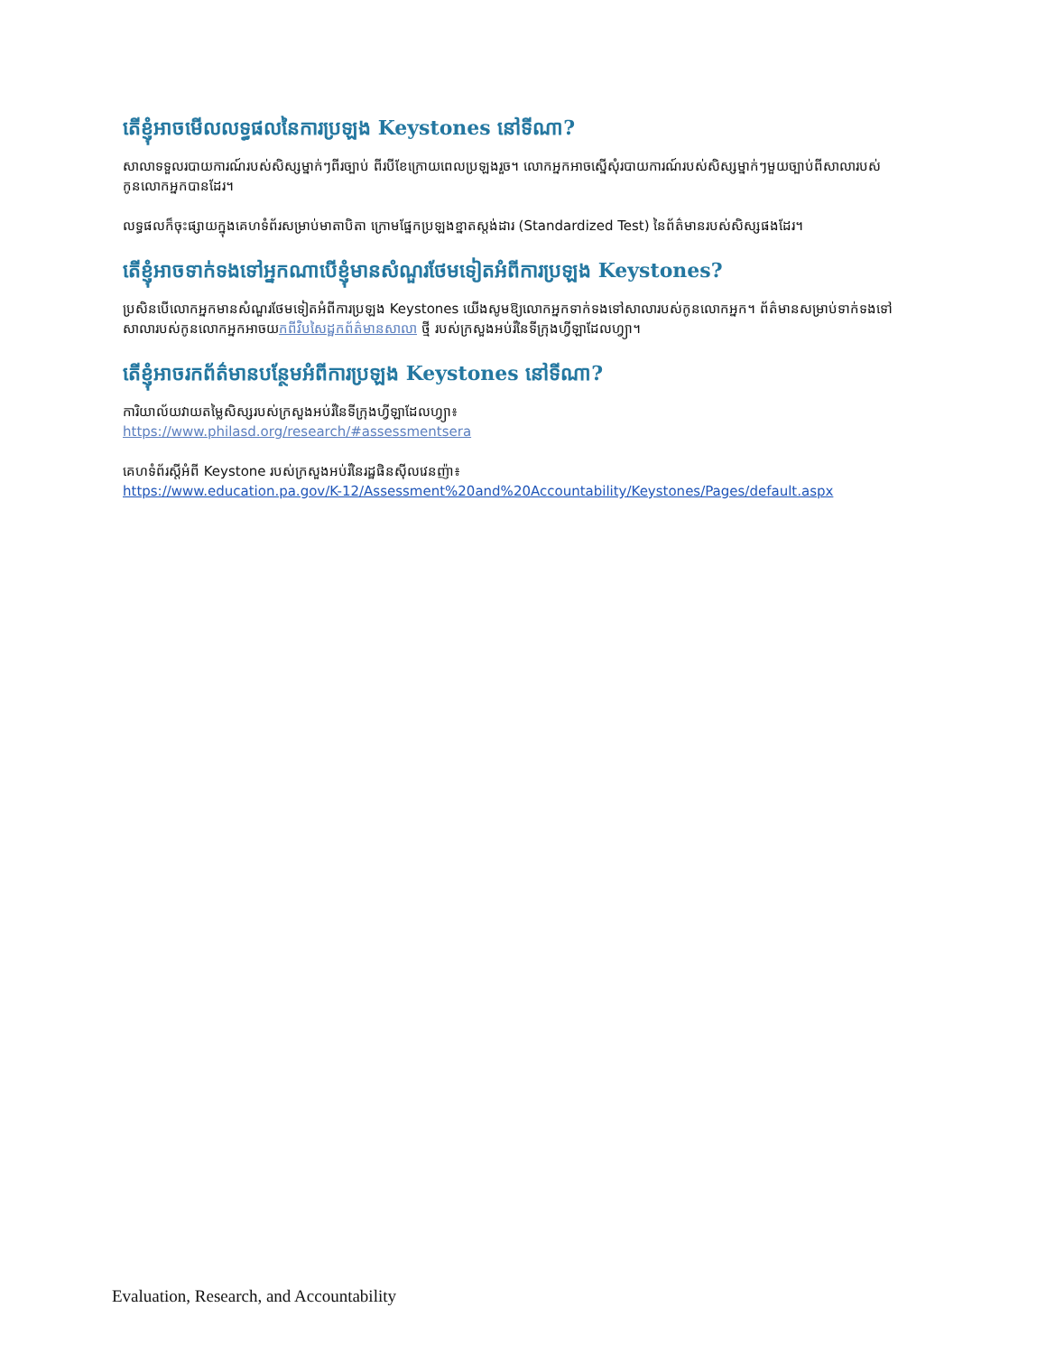តើខ្ញុំអាចមើលលទ្ធផលនៃការប្រឡង Keystones នៅទីណា?
សាលាទទួលរបាយការណ៍របស់សិស្សម្នាក់ៗពីរច្បាប់ ពីរបីខែក្រោយពេលប្រឡងរួច។ លោកអ្នកអាចស្នើសុំរបាយការណ៍របស់សិស្សម្នាក់ៗមួយច្បាប់ពីសាលារបស់កូនលោកអ្នកបានដែរ។
លទ្ធផលក៏ចុះផ្សាយក្នុងគេហទំព័រសម្រាប់មាតាបិតា ក្រោមផ្នែកប្រឡងខ្នាតស្តង់ដារ (Standardized Test) នៃព័ត៌មានរបស់សិស្សផងដែរ។
តើខ្ញុំអាចទាក់ទងទៅអ្នកណាបើខ្ញុំមានសំណួរថែមទៀតអំពីការប្រឡង Keystones?
ប្រសិនបើលោកអ្នកមានសំណួរថែមទៀតអំពីការប្រឡង Keystones យើងសូមឱ្យលោកអ្នកទាក់ទងទៅសាលារបស់កូនលោកអ្នក។ ព័ត៌មានសម្រាប់ទាក់ទងទៅសាលារបស់កូនលោកអ្នកអាចយកពីវិបសៃដ្ឋកព័ត៌មានសាលា ថ្មី របស់ក្រសួងអប់រំនៃទីក្រុងហ្វីឡាដែលហ្វ្យា។
តើខ្ញុំអាចរកព័ត៌មានបន្ថែមអំពីការប្រឡង Keystones នៅទីណា?
ការិយាល័យវាយតម្លៃសិស្សរបស់ក្រសួងអប់រំនៃទីក្រុងហ្វីឡាដែលហ្វ្យា៖
https://www.philasd.org/research/#assessmentsera
គេហទំព័រស្តីអំពី Keystone របស់ក្រសួងអប់រំនៃរដ្ឋផិនស៊ីលវេនញ៉ា៖
https://www.education.pa.gov/K-12/Assessment%20and%20Accountability/Keystones/Pages/default.aspx
Evaluation, Research, and Accountability